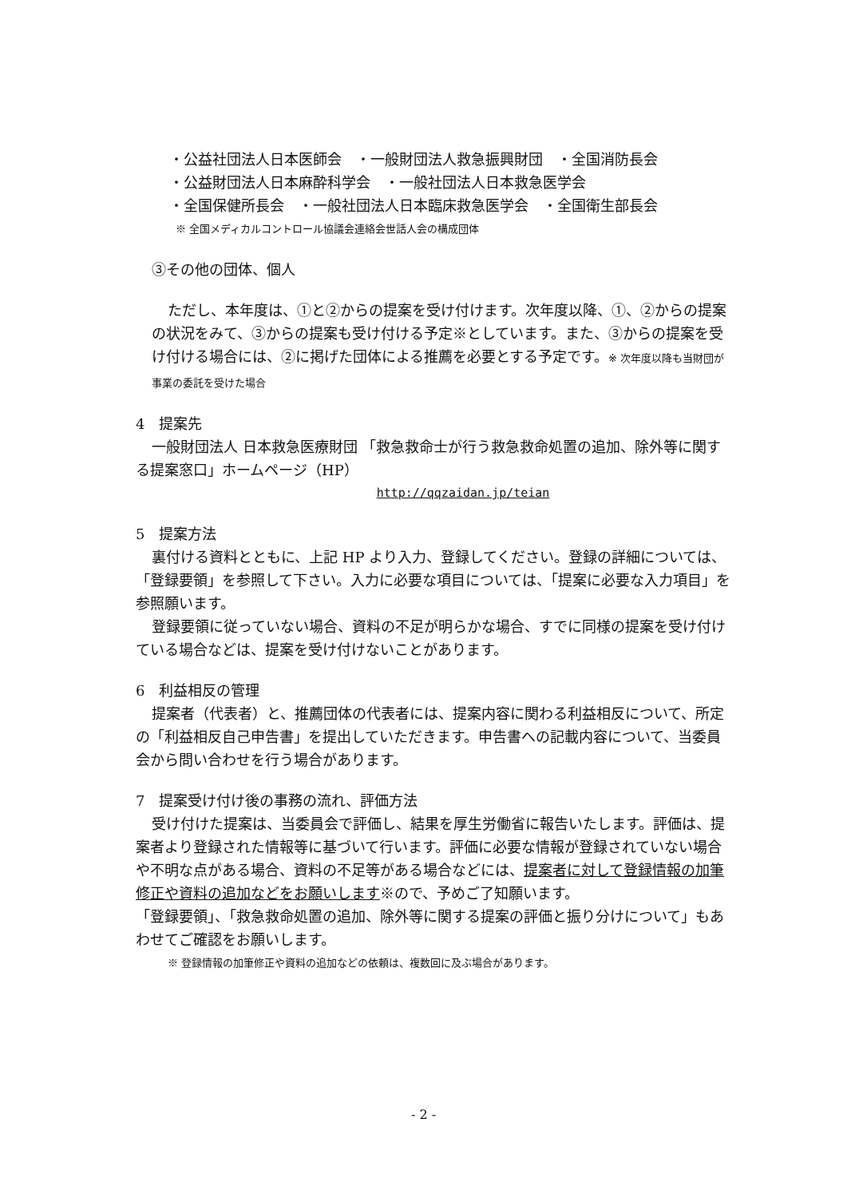・公益社団法人日本医師会　・一般財団法人救急振興財団　・全国消防長会
・公益財団法人日本麻酔科学会　・一般社団法人日本救急医学会
・全国保健所長会　・一般社団法人日本臨床救急医学会　・全国衛生部長会
※ 全国メディカルコントロール協議会連絡会世話人会の構成団体
③その他の団体、個人
ただし、本年度は、①と②からの提案を受け付けます。次年度以降、①、②からの提案の状況をみて、③からの提案も受け付ける予定※としています。また、③からの提案を受け付ける場合には、②に掲げた団体による推薦を必要とする予定です。※ 次年度以降も当財団が事業の委託を受けた場合
4　提案先
一般財団法人 日本救急医療財団 「救急救命士が行う救急救命処置の追加、除外等に関する提案窓口」ホームページ（HP）
http://qqzaidan.jp/teian
5　提案方法
裏付ける資料とともに、上記 HP より入力、登録してください。登録の詳細については、「登録要領」を参照して下さい。入力に必要な項目については、「提案に必要な入力項目」を参照願います。
登録要領に従っていない場合、資料の不足が明らかな場合、すでに同様の提案を受け付けている場合などは、提案を受け付けないことがあります。
6　利益相反の管理
提案者（代表者）と、推薦団体の代表者には、提案内容に関わる利益相反について、所定の「利益相反自己申告書」を提出していただきます。申告書への記載内容について、当委員会から問い合わせを行う場合があります。
7　提案受け付け後の事務の流れ、評価方法
受け付けた提案は、当委員会で評価し、結果を厚生労働省に報告いたします。評価は、提案者より登録された情報等に基づいて行います。評価に必要な情報が登録されていない場合や不明な点がある場合、資料の不足等がある場合などには、提案者に対して登録情報の加筆修正や資料の追加などをお願いします※ので、予めご了知願います。
「登録要領」、「救急救命処置の追加、除外等に関する提案の評価と振り分けについて」もあわせてご確認をお願いします。
※ 登録情報の加筆修正や資料の追加などの依頼は、複数回に及ぶ場合があります。
- 2 -